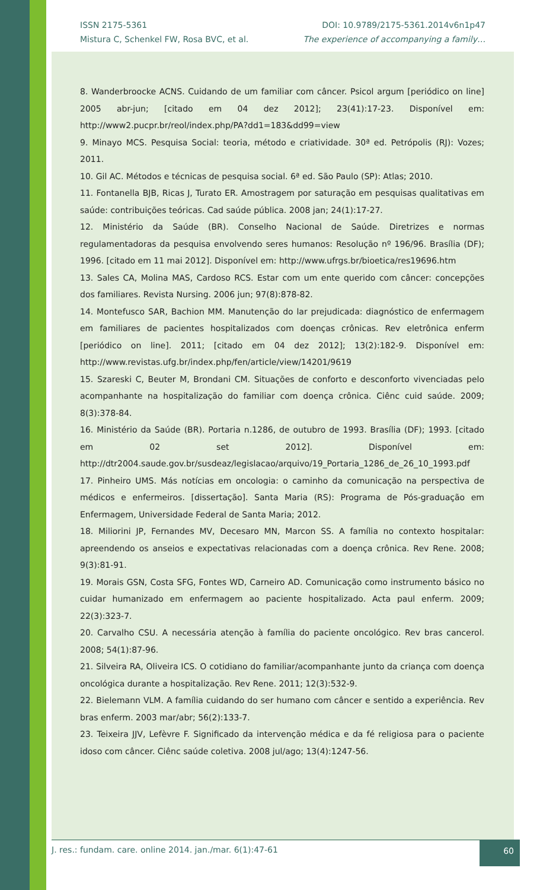ISSN 2175-5361 DOI: 10.9789/2175-5361.2014v6n1p47
Mistura C, Schenkel FW, Rosa BVC, et al. The experience of accompanying a family…
8. Wanderbroocke ACNS. Cuidando de um familiar com câncer. Psicol argum [periódico on line] 2005 abr-jun; [citado em 04 dez 2012]; 23(41):17-23. Disponível em: http://www2.pucpr.br/reol/index.php/PA?dd1=183&dd99=view
9. Minayo MCS. Pesquisa Social: teoria, método e criatividade. 30ª ed. Petrópolis (RJ): Vozes; 2011.
10. Gil AC. Métodos e técnicas de pesquisa social. 6ª ed. São Paulo (SP): Atlas; 2010.
11. Fontanella BJB, Ricas J, Turato ER. Amostragem por saturação em pesquisas qualitativas em saúde: contribuições teóricas. Cad saúde pública. 2008 jan; 24(1):17-27.
12. Ministério da Saúde (BR). Conselho Nacional de Saúde. Diretrizes e normas regulamentadoras da pesquisa envolvendo seres humanos: Resolução nº 196/96. Brasília (DF); 1996. [citado em 11 mai 2012]. Disponível em: http://www.ufrgs.br/bioetica/res19696.htm
13. Sales CA, Molina MAS, Cardoso RCS. Estar com um ente querido com câncer: concepções dos familiares. Revista Nursing. 2006 jun; 97(8):878-82.
14. Montefusco SAR, Bachion MM. Manutenção do lar prejudicada: diagnóstico de enfermagem em familiares de pacientes hospitalizados com doenças crônicas. Rev eletrônica enferm [periódico on line]. 2011; [citado em 04 dez 2012]; 13(2):182-9. Disponível em: http://www.revistas.ufg.br/index.php/fen/article/view/14201/9619
15. Szareski C, Beuter M, Brondani CM. Situações de conforto e desconforto vivenciadas pelo acompanhante na hospitalização do familiar com doença crônica. Ciênc cuid saúde. 2009; 8(3):378-84.
16. Ministério da Saúde (BR). Portaria n.1286, de outubro de 1993. Brasília (DF); 1993. [citado em 02 set 2012]. Disponível em: http://dtr2004.saude.gov.br/susdeaz/legislacao/arquivo/19_Portaria_1286_de_26_10_1993.pdf
17. Pinheiro UMS. Más notícias em oncologia: o caminho da comunicação na perspectiva de médicos e enfermeiros. [dissertação]. Santa Maria (RS): Programa de Pós-graduação em Enfermagem, Universidade Federal de Santa Maria; 2012.
18. Miliorini JP, Fernandes MV, Decesaro MN, Marcon SS. A família no contexto hospitalar: apreendendo os anseios e expectativas relacionadas com a doença crônica. Rev Rene. 2008; 9(3):81-91.
19. Morais GSN, Costa SFG, Fontes WD, Carneiro AD. Comunicação como instrumento básico no cuidar humanizado em enfermagem ao paciente hospitalizado. Acta paul enferm. 2009; 22(3):323-7.
20. Carvalho CSU. A necessária atenção à família do paciente oncológico. Rev bras cancerol. 2008; 54(1):87-96.
21. Silveira RA, Oliveira ICS. O cotidiano do familiar/acompanhante junto da criança com doença oncológica durante a hospitalização. Rev Rene. 2011; 12(3):532-9.
22. Bielemann VLM. A família cuidando do ser humano com câncer e sentido a experiência. Rev bras enferm. 2003 mar/abr; 56(2):133-7.
23. Teixeira JJV, Lefèvre F. Significado da intervenção médica e da fé religiosa para o paciente idoso com câncer. Ciênc saúde coletiva. 2008 jul/ago; 13(4):1247-56.
J. res.: fundam. care. online 2014. jan./mar. 6(1):47-61 60